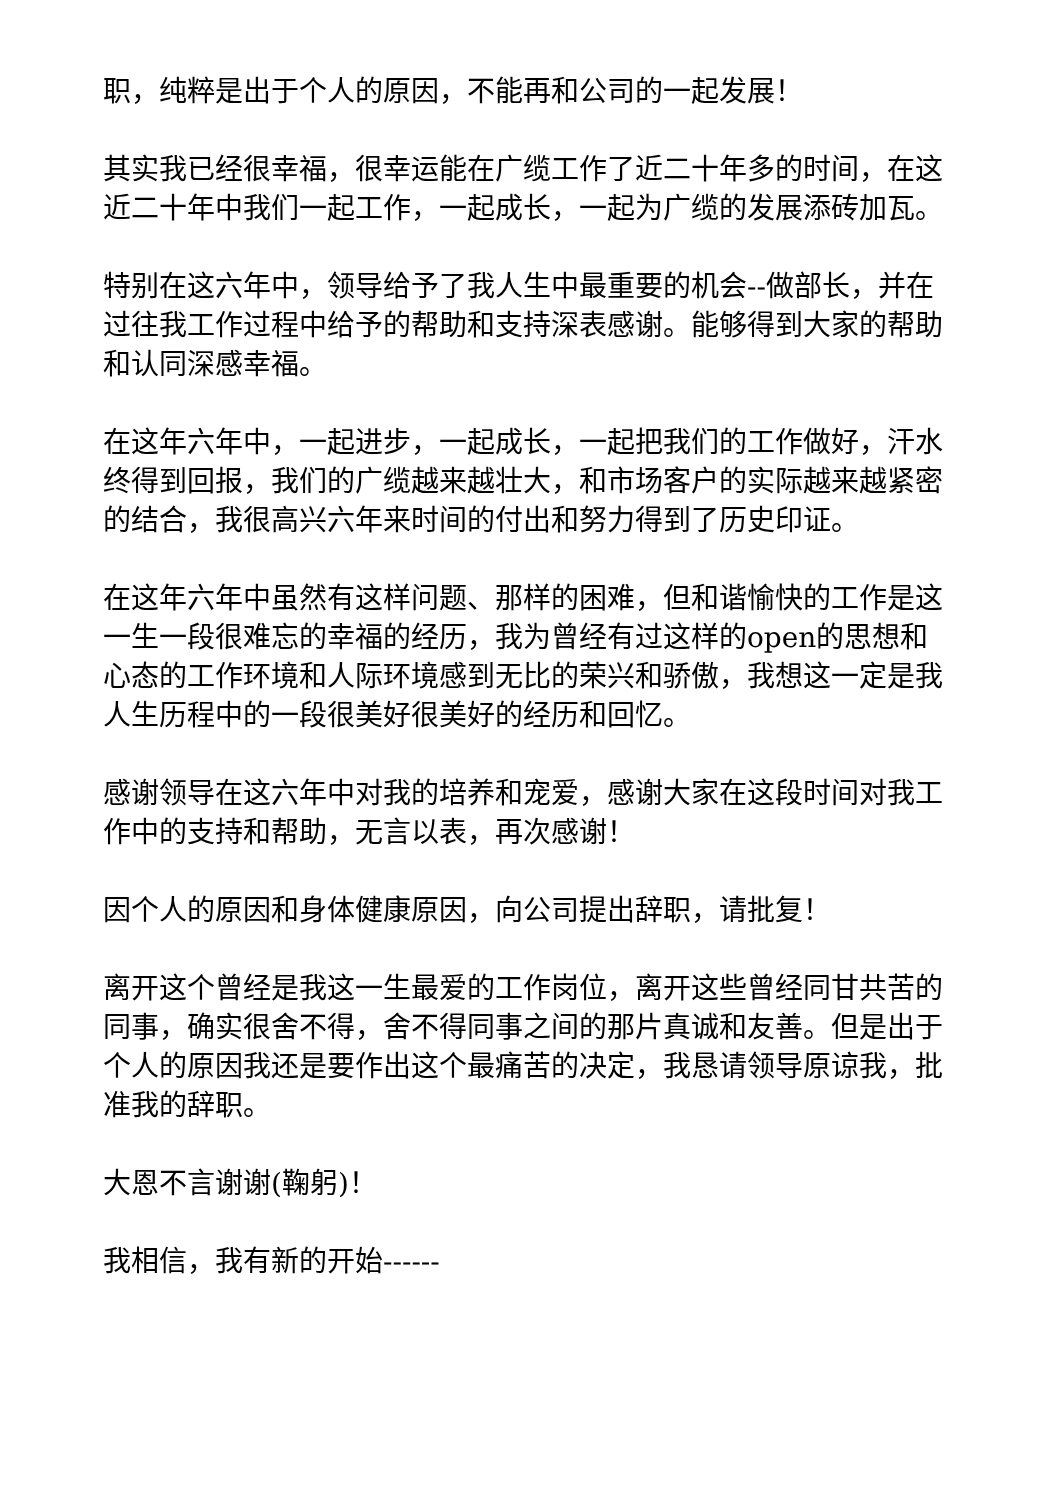职，纯粹是出于个人的原因，不能再和公司的一起发展！
其实我已经很幸福，很幸运能在广缆工作了近二十年多的时间，在这近二十年中我们一起工作，一起成长，一起为广缆的发展添砖加瓦。
特别在这六年中，领导给予了我人生中最重要的机会--做部长，并在过往我工作过程中给予的帮助和支持深表感谢。能够得到大家的帮助和认同深感幸福。
在这年六年中，一起进步，一起成长，一起把我们的工作做好，汗水终得到回报，我们的广缆越来越壮大，和市场客户的实际越来越紧密的结合，我很高兴六年来时间的付出和努力得到了历史印证。
在这年六年中虽然有这样问题、那样的困难，但和谐愉快的工作是这一生一段很难忘的幸福的经历，我为曾经有过这样的open的思想和心态的工作环境和人际环境感到无比的荣兴和骄傲，我想这一定是我人生历程中的一段很美好很美好的经历和回忆。
感谢领导在这六年中对我的培养和宠爱，感谢大家在这段时间对我工作中的支持和帮助，无言以表，再次感谢！
因个人的原因和身体健康原因，向公司提出辞职，请批复！
离开这个曾经是我这一生最爱的工作岗位，离开这些曾经同甘共苦的同事，确实很舍不得，舍不得同事之间的那片真诚和友善。但是出于个人的原因我还是要作出这个最痛苦的决定，我恳请领导原谅我，批准我的辞职。
大恩不言谢谢(鞠躬)！
我相信，我有新的开始------